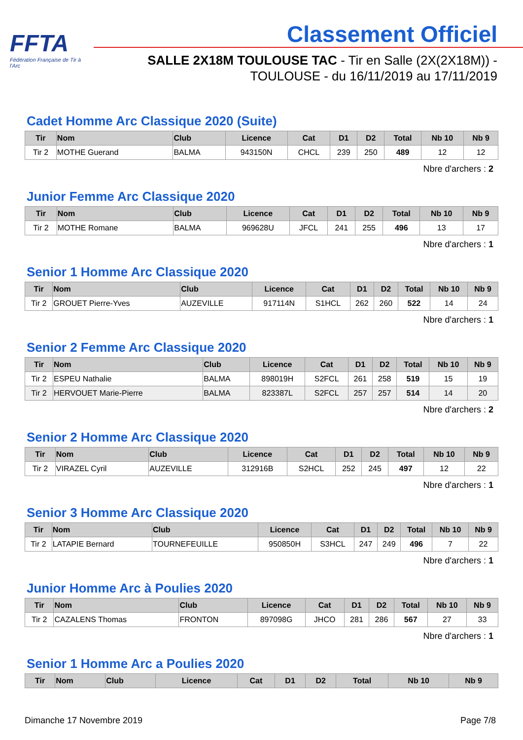FFTA
Fédération Française de Tir à l'Arc
Classement Officiel
SALLE 2X18M TOULOUSE TAC - Tir en Salle (2X(2X18M)) -
TOULOUSE - du 16/11/2019 au 17/11/2019
Cadet Homme Arc Classique 2020 (Suite)
| Tir | Nom | Club | Licence | Cat | D1 | D2 | Total | Nb 10 | Nb 9 |
| --- | --- | --- | --- | --- | --- | --- | --- | --- | --- |
| Tir 2 | MOTHE Guerand | BALMA | 943150N | CHCL | 239 | 250 | 489 | 12 | 12 |
Nbre d'archers : 2
Junior Femme Arc Classique 2020
| Tir | Nom | Club | Licence | Cat | D1 | D2 | Total | Nb 10 | Nb 9 |
| --- | --- | --- | --- | --- | --- | --- | --- | --- | --- |
| Tir 2 | MOTHE Romane | BALMA | 969628U | JFCL | 241 | 255 | 496 | 13 | 17 |
Nbre d'archers : 1
Senior 1 Homme Arc Classique 2020
| Tir | Nom | Club | Licence | Cat | D1 | D2 | Total | Nb 10 | Nb 9 |
| --- | --- | --- | --- | --- | --- | --- | --- | --- | --- |
| Tir 2 | GROUET Pierre-Yves | AUZEVILLE | 917114N | S1HCL | 262 | 260 | 522 | 14 | 24 |
Nbre d'archers : 1
Senior 2 Femme Arc Classique 2020
| Tir | Nom | Club | Licence | Cat | D1 | D2 | Total | Nb 10 | Nb 9 |
| --- | --- | --- | --- | --- | --- | --- | --- | --- | --- |
| Tir 2 | ESPEU Nathalie | BALMA | 898019H | S2FCL | 261 | 258 | 519 | 15 | 19 |
| Tir 2 | HERVOUET Marie-Pierre | BALMA | 823387L | S2FCL | 257 | 257 | 514 | 14 | 20 |
Nbre d'archers : 2
Senior 2 Homme Arc Classique 2020
| Tir | Nom | Club | Licence | Cat | D1 | D2 | Total | Nb 10 | Nb 9 |
| --- | --- | --- | --- | --- | --- | --- | --- | --- | --- |
| Tir 2 | VIRAZEL Cyril | AUZEVILLE | 312916B | S2HCL | 252 | 245 | 497 | 12 | 22 |
Nbre d'archers : 1
Senior 3 Homme Arc Classique 2020
| Tir | Nom | Club | Licence | Cat | D1 | D2 | Total | Nb 10 | Nb 9 |
| --- | --- | --- | --- | --- | --- | --- | --- | --- | --- |
| Tir 2 | LATAPIE Bernard | TOURNEFEUILLE | 950850H | S3HCL | 247 | 249 | 496 | 7 | 22 |
Nbre d'archers : 1
Junior Homme Arc à Poulies 2020
| Tir | Nom | Club | Licence | Cat | D1 | D2 | Total | Nb 10 | Nb 9 |
| --- | --- | --- | --- | --- | --- | --- | --- | --- | --- |
| Tir 2 | CAZALENS Thomas | FRONTON | 897098G | JHCO | 281 | 286 | 567 | 27 | 33 |
Nbre d'archers : 1
Senior 1 Homme Arc a Poulies 2020
| Tir | Nom | Club | Licence | Cat | D1 | D2 | Total | Nb 10 | Nb 9 |
| --- | --- | --- | --- | --- | --- | --- | --- | --- | --- |
Dimanche 17 Novembre 2019 Page 7/8